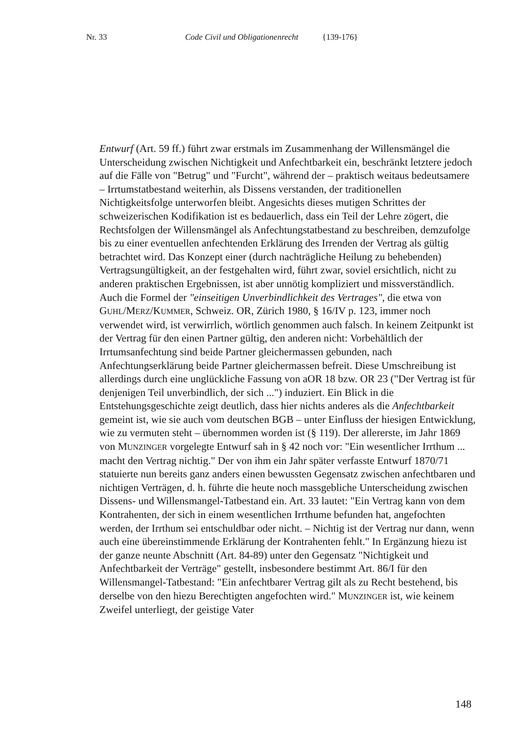Nr. 33 Code Civil und Obligationenrecht {139-176}
Entwurf (Art. 59 ff.) führt zwar erstmals im Zusammenhang der Willensmängel die Unterscheidung zwischen Nichtigkeit und Anfechtbarkeit ein, beschränkt letztere jedoch auf die Fälle von "Betrug" und "Furcht", während der – praktisch weitaus bedeutsamere – Irrtumstatbestand weiterhin, als Dissens verstanden, der traditionellen Nichtigkeitsfolge unterworfen bleibt. Angesichts dieses mutigen Schrittes der schweizerischen Kodifikation ist es bedauerlich, dass ein Teil der Lehre zögert, die Rechtsfolgen der Willensmängel als Anfechtungstatbestand zu beschreiben, demzufolge bis zu einer eventuellen anfechtenden Erklärung des Irrenden der Vertrag als gültig betrachtet wird. Das Konzept einer (durch nachträgliche Heilung zu behebenden) Vertragsungültigkeit, an der festgehalten wird, führt zwar, soviel ersichtlich, nicht zu anderen praktischen Ergebnissen, ist aber unnötig kompliziert und missverständlich. Auch die Formel der "einseitigen Unverbindlichkeit des Vertrages", die etwa von GUHL/MERZ/KUMMER, Schweiz. OR, Zürich 1980, § 16/IV p. 123, immer noch verwendet wird, ist verwirrlich, wörtlich genommen auch falsch. In keinem Zeitpunkt ist der Vertrag für den einen Partner gültig, den anderen nicht: Vorbehältlich der Irrtumsanfechtung sind beide Partner gleichermassen gebunden, nach Anfechtungserklärung beide Partner gleichermassen befreit. Diese Umschreibung ist allerdings durch eine unglückliche Fassung von aOR 18 bzw. OR 23 ("Der Vertrag ist für denjenigen Teil unverbindlich, der sich ...") induziert. Ein Blick in die Entstehungsgeschichte zeigt deutlich, dass hier nichts anderes als die Anfechtbarkeit gemeint ist, wie sie auch vom deutschen BGB – unter Einfluss der hiesigen Entwicklung, wie zu vermuten steht – übernommen worden ist (§ 119). Der allererste, im Jahr 1869 von MUNZINGER vorgelegte Entwurf sah in § 42 noch vor: "Ein wesentlicher Irrthum ... macht den Vertrag nichtig." Der von ihm ein Jahr später verfasste Entwurf 1870/71 statuierte nun bereits ganz anders einen bewussten Gegensatz zwischen anfechtbaren und nichtigen Verträgen, d. h. führte die heute noch massgebliche Unterscheidung zwischen Dissens- und Willensmangel-Tatbestand ein. Art. 33 lautet: "Ein Vertrag kann von dem Kontrahenten, der sich in einem wesentlichen Irrthume befunden hat, angefochten werden, der Irrthum sei entschuldbar oder nicht. – Nichtig ist der Vertrag nur dann, wenn auch eine übereinstimmende Erklärung der Kontrahenten fehlt." In Ergänzung hiezu ist der ganze neunte Abschnitt (Art. 84-89) unter den Gegensatz "Nichtigkeit und Anfechtbarkeit der Verträge" gestellt, insbesondere bestimmt Art. 86/I für den Willensmangel-Tatbestand: "Ein anfechtbarer Vertrag gilt als zu Recht bestehend, bis derselbe von den hiezu Berechtigten angefochten wird." MUNZINGER ist, wie keinem Zweifel unterliegt, der geistige Vater
148